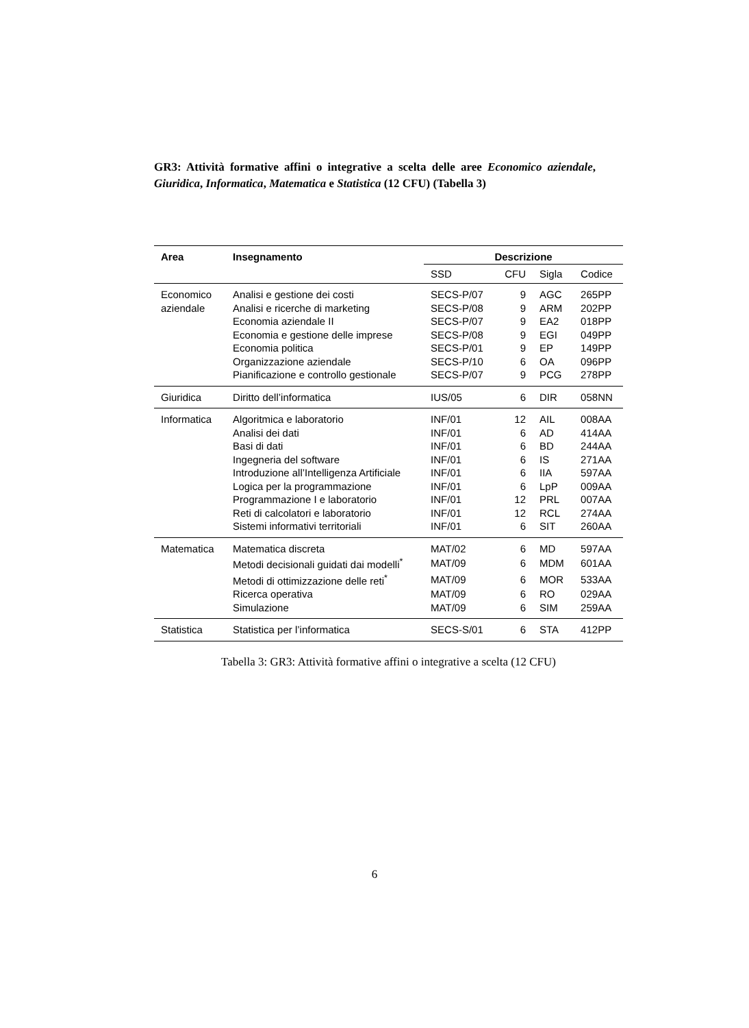GR3: Attività formative affini o integrative a scelta delle aree Economico aziendale, Giuridica, Informatica, Matematica e Statistica (12 CFU) (Tabella 3)
| Area | Insegnamento | Descrizione | | | |
| --- | --- | --- | --- | --- | --- |
| | | SSD | CFU | Sigla | Codice |
| Economico | Analisi e gestione dei costi | SECS-P/07 | 9 | AGC | 265PP |
| aziendale | Analisi e ricerche di marketing | SECS-P/08 | 9 | ARM | 202PP |
| | Economia aziendale II | SECS-P/07 | 9 | EA2 | 018PP |
| | Economia e gestione delle imprese | SECS-P/08 | 9 | EGI | 049PP |
| | Economia politica | SECS-P/01 | 9 | EP | 149PP |
| | Organizzazione aziendale | SECS-P/10 | 6 | OA | 096PP |
| | Pianificazione e controllo gestionale | SECS-P/07 | 9 | PCG | 278PP |
| Giuridica | Diritto dell’informatica | IUS/05 | 6 | DIR | 058NN |
| Informatica | Algoritmica e laboratorio | INF/01 | 12 | AIL | 008AA |
| | Analisi dei dati | INF/01 | 6 | AD | 414AA |
| | Basi di dati | INF/01 | 6 | BD | 244AA |
| | Ingegneria del software | INF/01 | 6 | IS | 271AA |
| | Introduzione all’Intelligenza Artificiale | INF/01 | 6 | IIA | 597AA |
| | Logica per la programmazione | INF/01 | 6 | LpP | 009AA |
| | Programmazione I e laboratorio | INF/01 | 12 | PRL | 007AA |
| | Reti di calcolatori e laboratorio | INF/01 | 12 | RCL | 274AA |
| | Sistemi informativi territoriali | INF/01 | 6 | SIT | 260AA |
| Matematica | Matematica discreta | MAT/02 | 6 | MD | 597AA |
| | Metodi decisionali guidati dai modelli<sup>*</sup> | MAT/09 | 6 | MDM | 601AA |
| | Metodi di ottimizzazione delle reti<sup>*</sup> | MAT/09 | 6 | MOR | 533AA |
| | Ricerca operativa | MAT/09 | 6 | RO | 029AA |
| | Simulazione | MAT/09 | 6 | SIM | 259AA |
| Statistica | Statistica per l’informatica | SECS-S/01 | 6 | STA | 412PP |
Tabella 3: GR3: Attività formative affini o integrative a scelta (12 CFU)
6